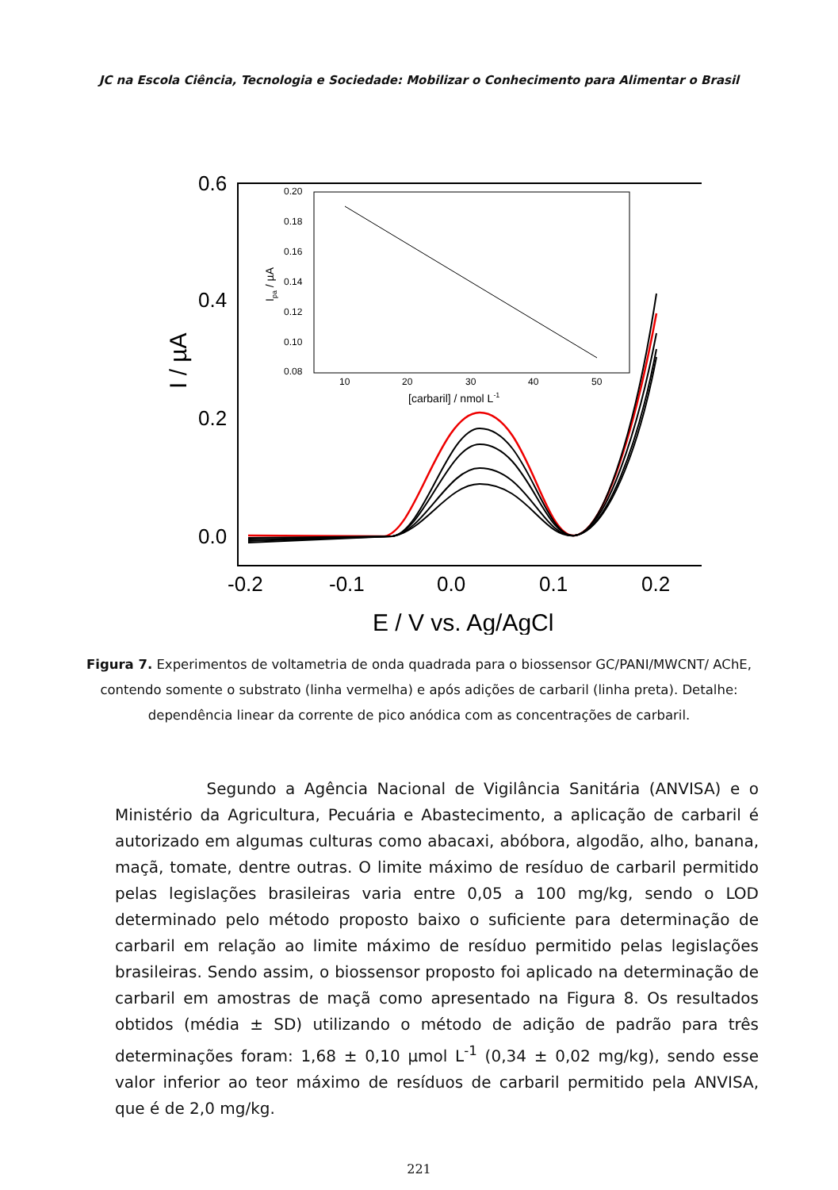JC na Escola Ciência, Tecnologia e Sociedade: Mobilizar o Conhecimento para Alimentar o Brasil
0.6
0.4
0.2
0.0
-0.2
-0.1
0.0
0.1
0.2
E / V vs. Ag/AgCl
I / µA
0.20
0.18
0.16
0.14
0.12
0.10
0.08
10
20
30
40
50
[carbaril] / nmol L-1
Ipa / µA
Figura 7. Experimentos de voltametria de onda quadrada para o biossensor GC/PANI/MWCNT/ AChE, contendo somente o substrato (linha vermelha) e após adições de carbaril (linha preta). Detalhe: dependência linear da corrente de pico anódica com as concentrações de carbaril.
Segundo a Agência Nacional de Vigilância Sanitária (ANVISA) e o Ministério da Agricultura, Pecuária e Abastecimento, a aplicação de carbaril é autorizado em algumas culturas como abacaxi, abóbora, algodão, alho, banana, maçã, tomate, dentre outras. O limite máximo de resíduo de carbaril permitido pelas legislações brasileiras varia entre 0,05 a 100 mg/kg, sendo o LOD determinado pelo método proposto baixo o suficiente para determinação de carbaril em relação ao limite máximo de resíduo permitido pelas legislações brasileiras. Sendo assim, o biossensor proposto foi aplicado na determinação de carbaril em amostras de maçã como apresentado na Figura 8. Os resultados obtidos (média ± SD) utilizando o método de adição de padrão para três determinações foram: 1,68 ± 0,10 µmol L<sup>-1</sup> (0,34 ± 0,02 mg/kg), sendo esse valor inferior ao teor máximo de resíduos de carbaril permitido pela ANVISA, que é de 2,0 mg/kg.
221